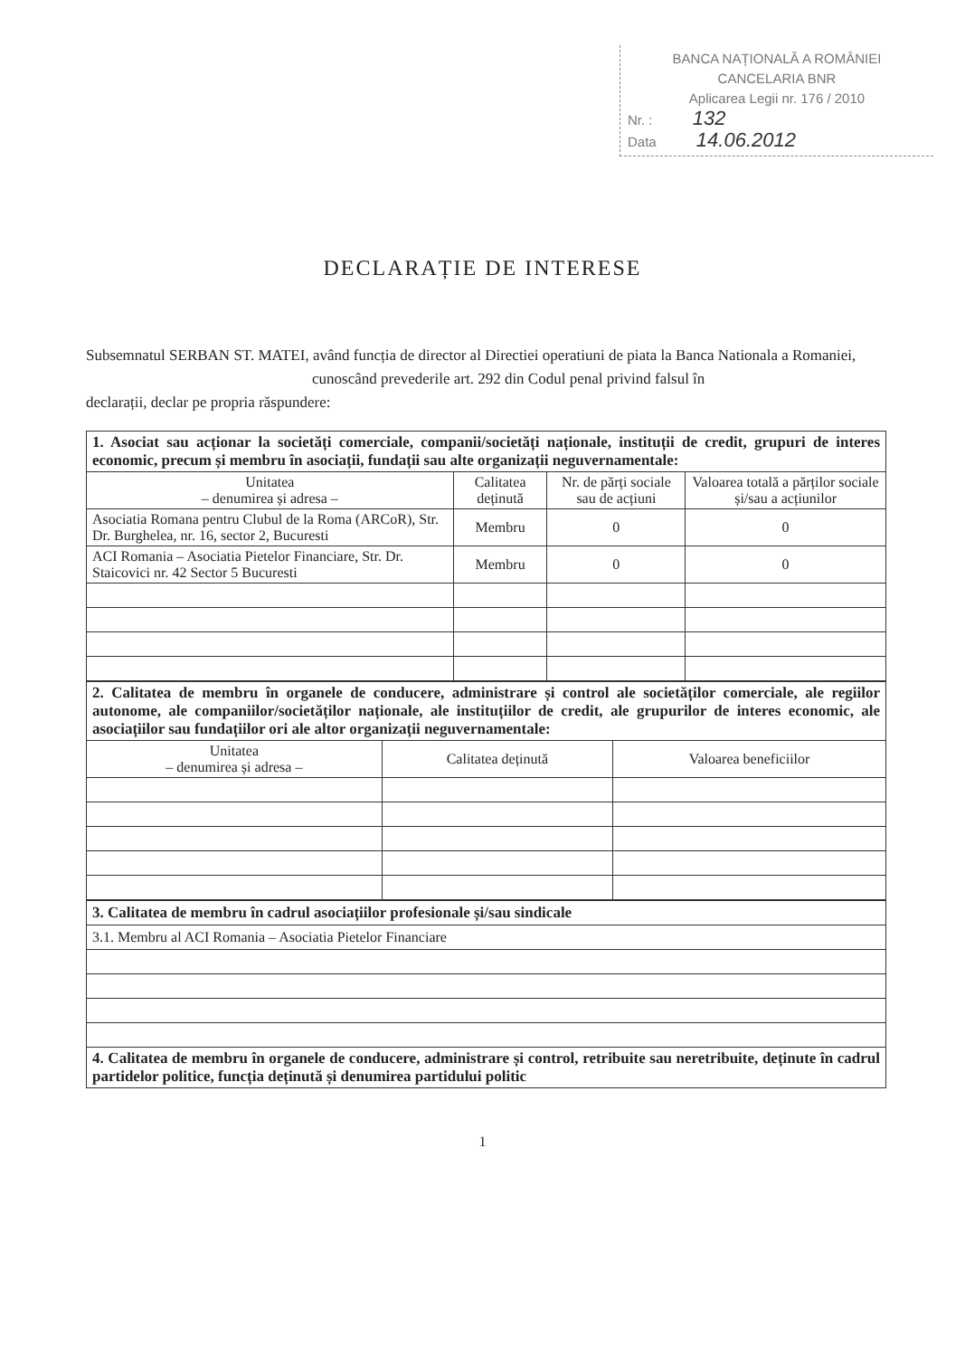BANCA NAȚIONALĂ A ROMÂNIEI
CANCELARIA BNR
Aplicarea Legii nr. 176 / 2010
Nr. : 132
Data 14.06.2012
DECLARAȚIE DE INTERESE
Subsemnatul SERBAN ST. MATEI, având funcția de director al Directiei operatiuni de piata la Banca Nationala a Romaniei,
cunoscând prevederile art. 292 din Codul penal privind falsul în
declarații, declar pe propria răspundere:
| 1. Asociat sau acționar la societăți comerciale, companii/societăți naționale, instituții de credit, grupuri de interes economic, precum și membru în asociații, fundații sau alte organizații neguvernamentale: | | | |
| Unitatea – denumirea și adresa – | Calitatea deținută | Nr. de părți sociale sau de acțiuni | Valoarea totală a părților sociale și/sau a acțiunilor |
| Asociatia Romana pentru Clubul de la Roma (ARCoR), Str. Dr. Burghelea, nr. 16, sector 2, Bucuresti | Membru | 0 | 0 |
| ACI Romania – Asociatia Pietelor Financiare, Str. Dr. Staicovici nr. 42 Sector 5 Bucuresti | Membru | 0 | 0 |
| 2. Calitatea de membru în organele de conducere, administrare și control ale societăților comerciale, ale regiilor autonome, ale companiilor/societăților naționale, ale instituțiilor de credit, ale grupurilor de interes economic, ale asociațiilor sau fundațiilor ori ale altor organizații neguvernamentale: | | |
| Unitatea – denumirea și adresa – | Calitatea deținută | Valoarea beneficiilor |
| 3. Calitatea de membru în cadrul asociațiilor profesionale și/sau sindicale |
| 3.1. Membru al ACI Romania – Asociatia Pietelor Financiare |
| 4. Calitatea de membru în organele de conducere, administrare și control, retribuite sau neretribuite, deținute în cadrul partidelor politice, funcția deținută și denumirea partidului politic |
1